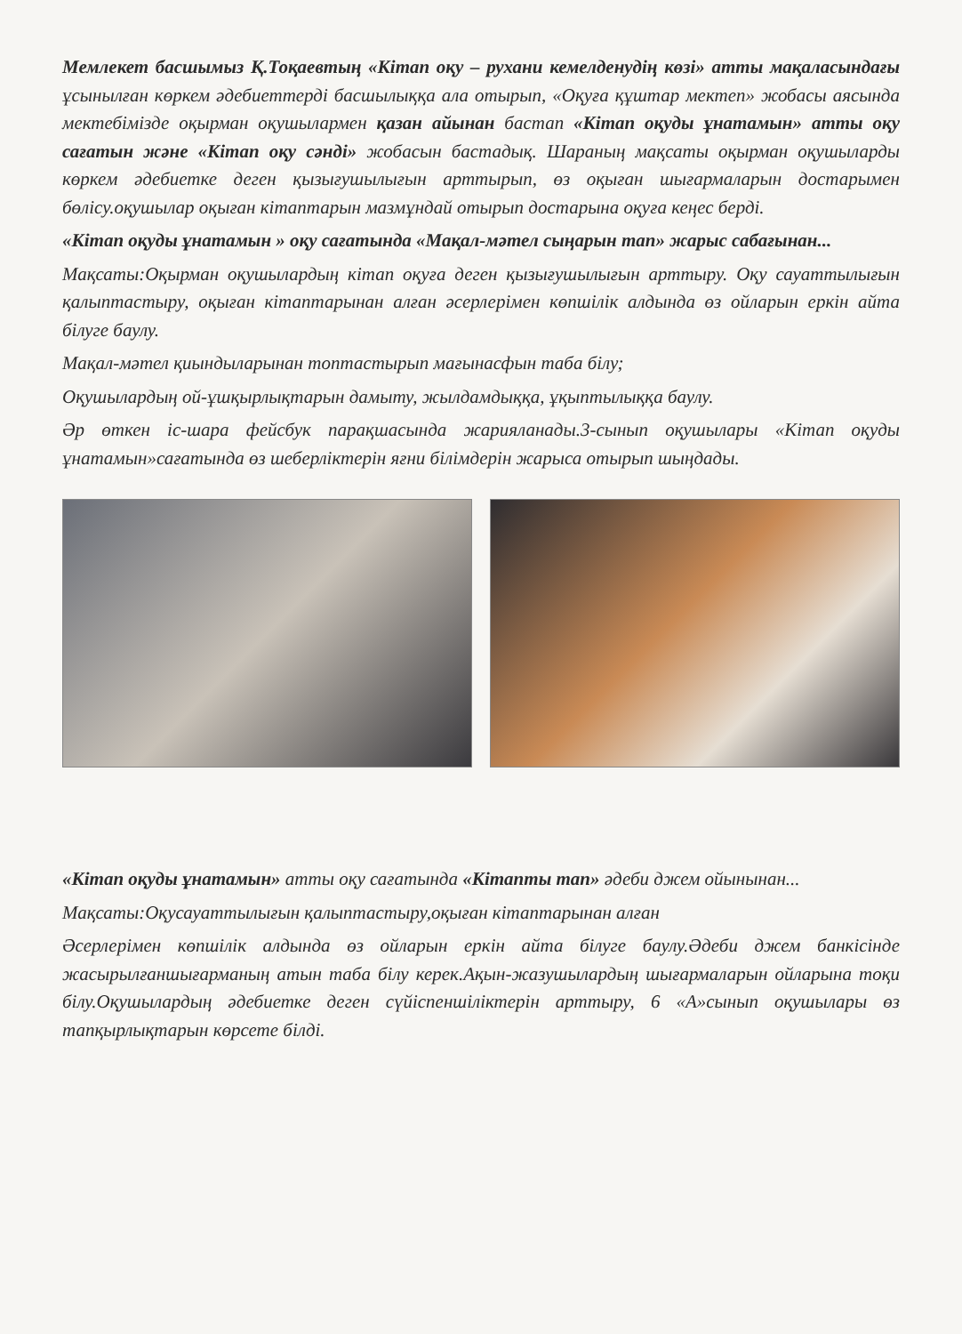Мемлекет басшымыз Қ.Тоқаевтың «Кітап оқу – рухани кемелденудің көзі» атты мақаласындағы ұсынылған көркем әдебиеттерді басшылыққа ала отырып, «Оқуға құштар мектеп» жобасы аясында мектебімізде оқырман оқушылармен қазан айынан бастап «Кітап оқуды ұнатамын» атты оқу сағатын және «Кітап оқу сәнді» жобасын бастадық. Шараның мақсаты оқырман оқушыларды көркем әдебиетке деген қызығушылығын арттырып, өз оқыған шығармаларын достарымен бөлісу.оқушылар оқыған кітаптарын мазмұндай отырып достарына оқуға кеңес берді.
«Кітап оқуды ұнатамын » оқу сағатында «Мақал-мәтел сыңарын тап» жарыс сабағынан...
Мақсаты:Оқырман оқушылардың кітап оқуға деген қызығушылығын арттыру. Оқу сауаттылығын қалыптастыру, оқыған кітаптарынан алған әсерлерімен көпшілік алдында өз ойларын еркін айта білуге баулу.
Мақал-мәтел қиындыларынан топтастырып мағынасфын таба білу;
Оқушылардың ой-ұшқырлықтарын дамыту, жылдамдыққа, ұқыптылыққа баулу.
Әр өткен іс-шара фейсбук парақшасында жарияланады.3-сынып оқушылары «Кітап оқуды ұнатамын»сағатында өз шеберліктерін яғни білімдерін жарыса отырып шыңдады.
«Кітап оқуды ұнатамын» атты оқу сағатында «Кітапты тап» әдеби джем ойынынан...
Мақсаты:Оқусауаттылығын қалыптастыру,оқыған кітаптарынан алған
Әсерлерімен көпшілік алдында өз ойларын еркін айта білуге баулу.Әдеби джем банкісінде жасырылғаншығарманың атын таба білу керек.Ақын-жазушылардың шығармаларын ойларына тоқи білу.Оқушылардың әдебиетке деген сүйіспеншіліктерін арттыру, 6 «А»сынып оқушылары өз тапқырлықтарын көрсете білді.